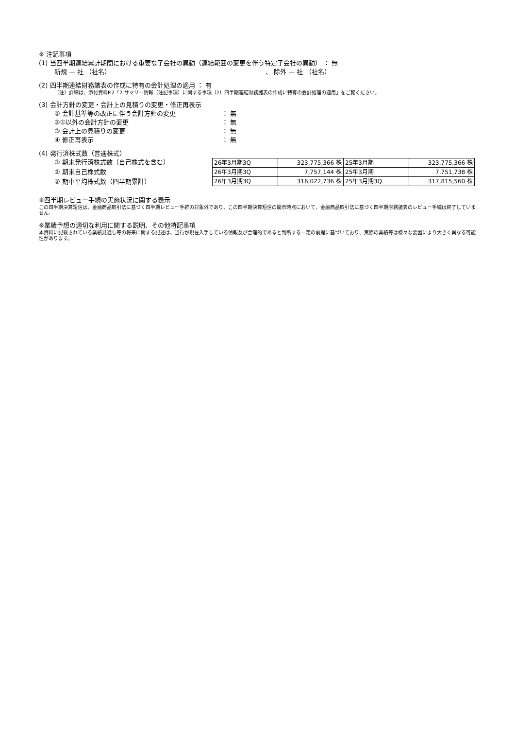※ 注記事項
(1) 当四半期連結累計期間における重要な子会社の異動（連結範囲の変更を伴う特定子会社の異動） ： 無
新規 — 社 （社名） 、 除外 — 社 （社名）
(2) 四半期連結財務諸表の作成に特有の会計処理の適用 ： 有
（注）詳細は、添付資料P.2「2.サマリー情報（注記事項）に関する事項（2）四半期連結財務諸表の作成に特有の会計処理の適用」をご覧ください。
(3) 会計方針の変更・会計上の見積りの変更・修正再表示
① 会計基準等の改正に伴う会計方針の変更 ： 無
②①以外の会計方針の変更 ： 無
③ 会計上の見積りの変更 ： 無
④ 修正再表示 ： 無
(4) 発行済株式数（普通株式）
① 期末発行済株式数（自己株式を含む）
② 期末自己株式数
③ 期中平均株式数（四半期累計）
| 26年3月期3Q | 323,775,366 株 | 25年3月期 | 323,775,366 株 |
| 26年3月期3Q | 7,757,144 株 | 25年3月期 | 7,751,738 株 |
| 26年3月期3Q | 316,022,736 株 | 25年3月期3Q | 317,815,560 株 |
※四半期レビュー手続の実施状況に関する表示
この四半期決算短信は、金融商品取引法に基づく四半期レビュー手続の対象外であり、この四半期決算短信の開示時点において、金融商品取引法に基づく四半期財務諸表のレビュー手続は終了していません。
※業績予想の適切な利用に関する説明、その他特記事項
本資料に記載されている業績見通し等の将来に関する記述は、当行が現在入手している情報及び合理的であると判断する一定の前提に基づいており、実際の業績等は様々な要因により大きく異なる可能性があります。